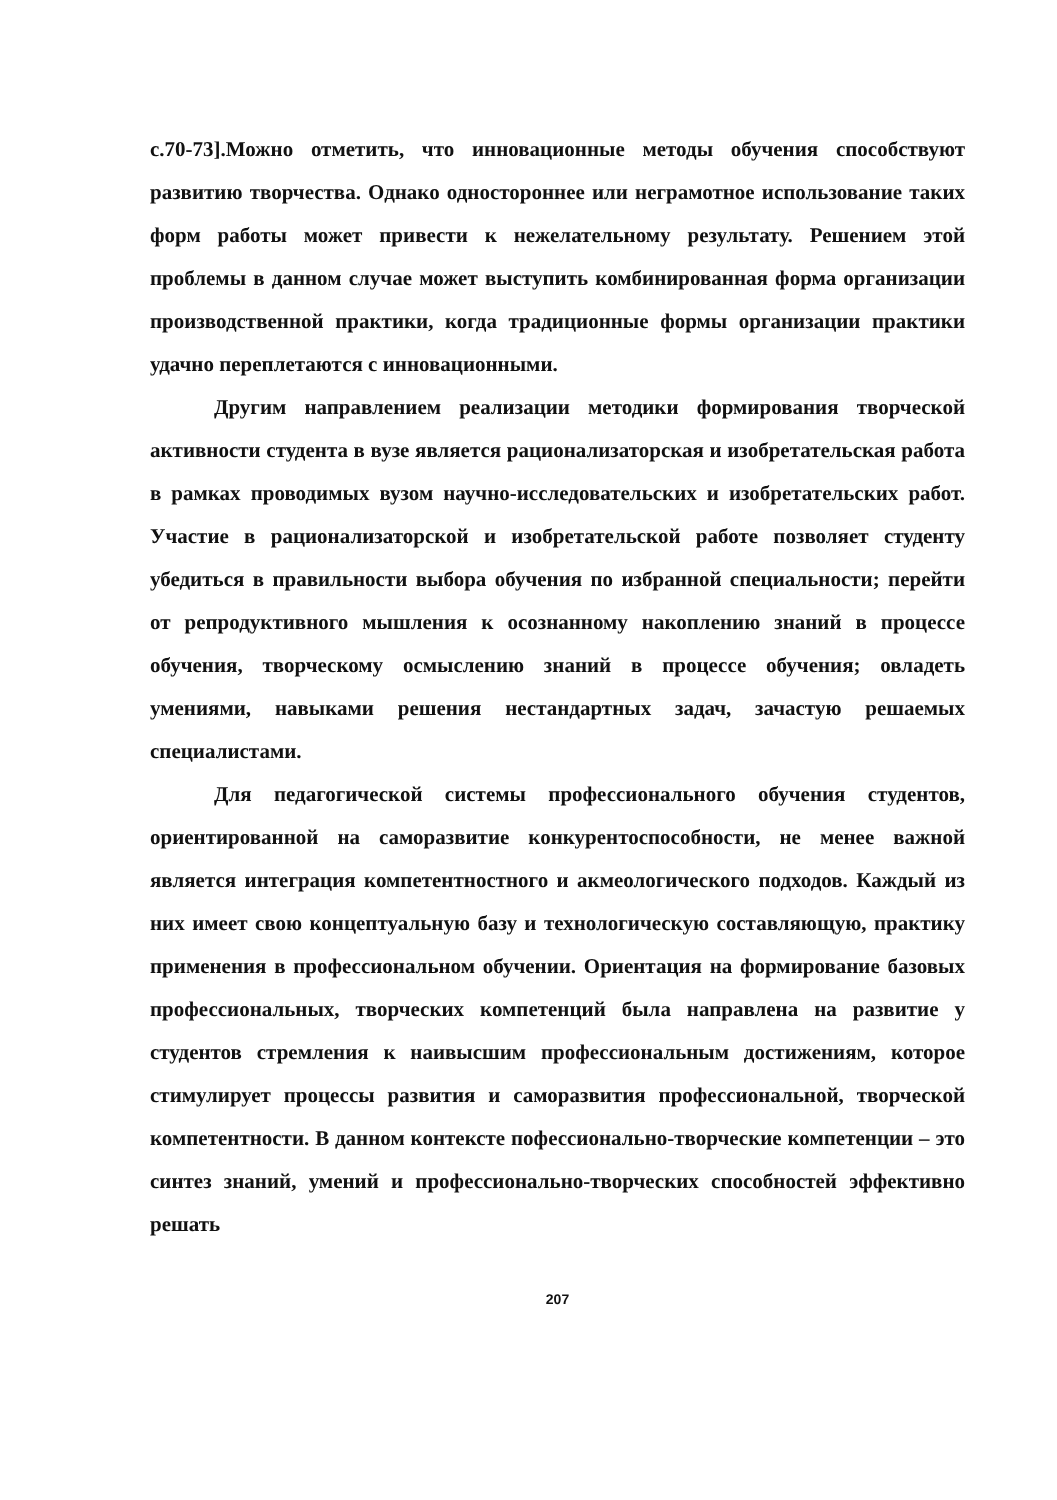с.70-73].Можно отметить, что инновационные методы обучения способствуют развитию творчества. Однако одностороннее или неграмотное использование таких форм работы может привести к нежелательному результату. Решением этой проблемы в данном случае может выступить комбинированная форма организации производственной практики, когда традиционные формы организации практики удачно переплетаются с инновационными.
Другим направлением реализации методики формирования творческой активности студента в вузе является рационализаторская и изобретательская работа в рамках проводимых вузом научно-исследовательских и изобретательских работ. Участие в рационализаторской и изобретательской работе позволяет студенту убедиться в правильности выбора обучения по избранной специальности; перейти от репродуктивного мышления к осознанному накоплению знаний в процессе обучения, творческому осмыслению знаний в процессе обучения; овладеть умениями, навыками решения нестандартных задач, зачастую решаемых специалистами.
Для педагогической системы профессионального обучения студентов, ориентированной на саморазвитие конкурентоспособности, не менее важной является интеграция компетентностного и акмеологического подходов. Каждый из них имеет свою концептуальную базу и технологическую составляющую, практику применения в профессиональном обучении. Ориентация на формирование базовых профессиональных, творческих компетенций была направлена на развитие у студентов стремления к наивысшим профессиональным достижениям, которое стимулирует процессы развития и саморазвития профессиональной, творческой компетентности. В данном контексте пофессионально-творческие компетенции – это синтез знаний, умений и профессионально-творческих способностей эффективно решать
207